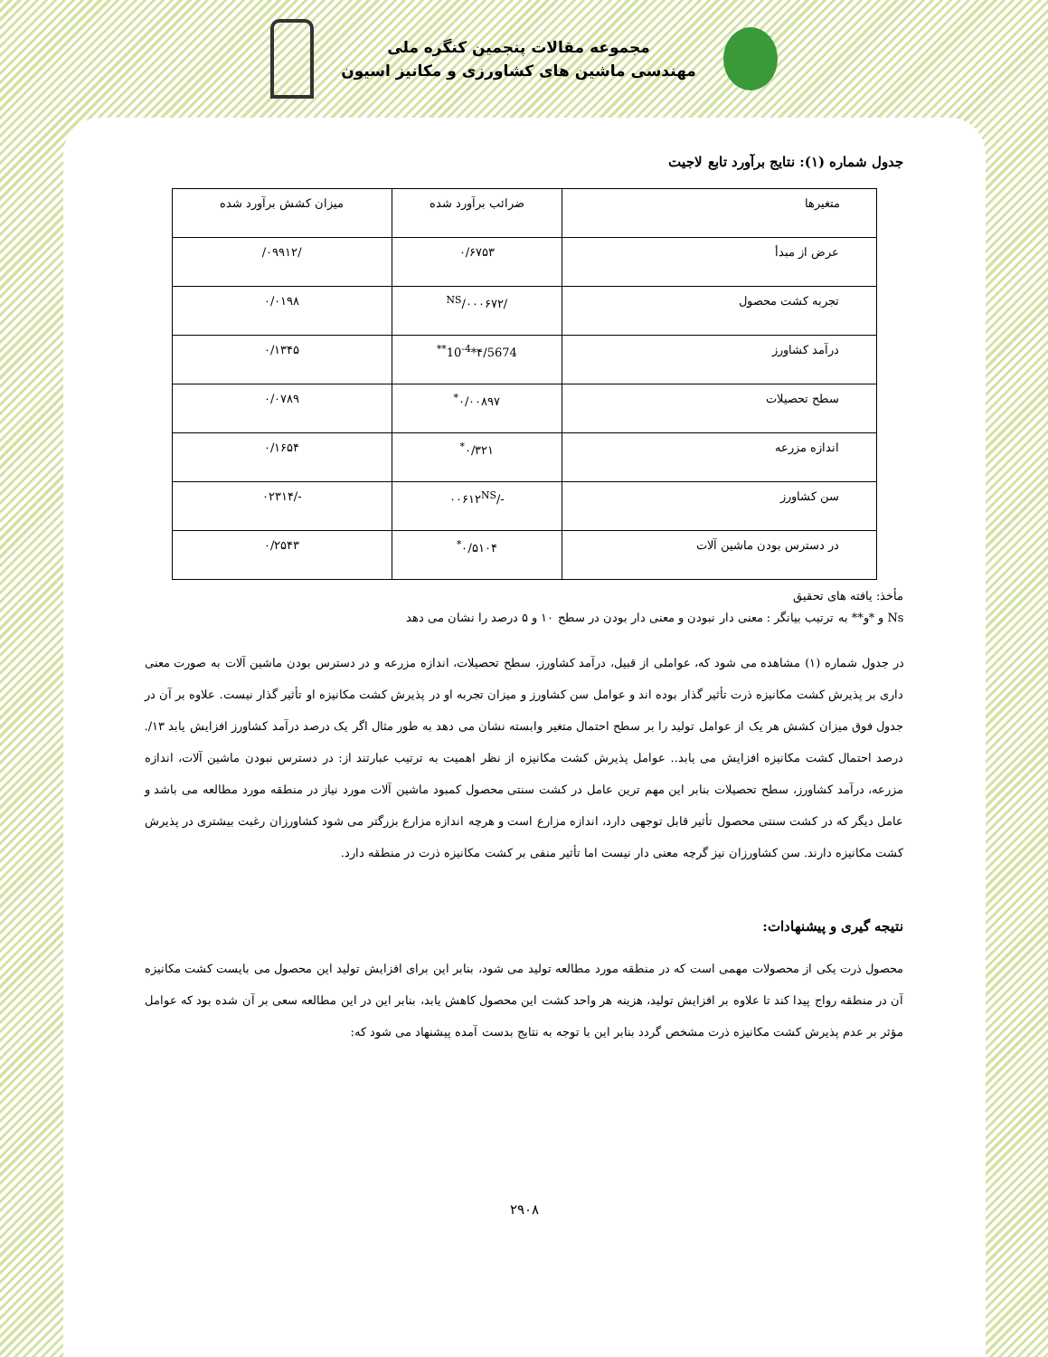مجموعه مقالات پنجمین کنگره ملی
مهندسی ماشین های کشاورزی و مکانیز اسیون
جدول شماره (۱): نتایج برآورد تابع لاجیت
| متغیرها | ضرائب برآورد شده | میزان کشش برآورد شده |
| عرض از مبدأ | ۰/۶۷۵۳ | /۰۹۹۱۲/ |
| تجربه کشت محصول | /۰۰۰۶۷۲/<sup>NS</sup> | ۰/۰۱۹۸ |
| درآمد کشاورز | ۴/5674*10<sup>-4**</sup> | ۰/۱۳۴۵ |
| سطح تحصیلات | ۰/۰۰۸۹۷<sup>*</sup> | ۰/۰۷۸۹ |
| اندازه مزرعه | ۰/۳۲۱<sup>*</sup> | ۰/۱۶۵۴ |
| سن کشاورز | -/۰۰۶۱۲<sup>NS</sup> | -/۰۲۳۱۴ |
| در دسترس بودن ماشین آلات | ۰/۵۱۰۴<sup>*</sup> | ۰/۲۵۴۳ |
مأخذ: یافته های تحقیق
Ns و *و** به ترتیب بیانگر : معنی دار نبودن و معنی دار بودن در سطح ۱۰ و ۵ درصد را نشان می دهد
در جدول شماره (۱) مشاهده می شود که، عواملی از قبیل، درآمد کشاورز، سطح تحصیلات، اندازه مزرعه و در دسترس بودن ماشین آلات به صورت معنی داری بر پذیرش کشت مکانیزه ذرت تأثیر گذار بوده اند و عوامل سن کشاورز و میزان تجربه او در پذیرش کشت مکانیزه او تأثیر گذار نیست. علاوه بر آن در جدول فوق میزان کشش هر یک از عوامل تولید را بر سطح احتمال متغیر وابسته نشان می دهد به طور مثال اگر یک درصد درآمد کشاورز افزایش یابد ۱۳/. درصد احتمال کشت مکانیزه افزایش می یابد.. عوامل پذیرش کشت مکانیزه از نظر اهمیت به ترتیب عبارتند از: در دسترس نبودن ماشین آلات، اندازه مزرعه، درآمد کشاورز، سطح تحصیلات بنابر این مهم ترین عامل در کشت سنتی محصول کمبود ماشین آلات مورد نیاز در منطقه مورد مطالعه می باشد و عامل دیگر که در کشت سنتی محصول تأثیر قابل توجهی دارد، اندازه مزارع است و هرچه اندازه مزارع بزرگتر می شود کشاورزان رغبت بیشتری در پذیرش کشت مکانیزه دارند. سن کشاورزان نیز گرچه معنی دار نیست اما تأثیر منفی بر کشت مکانیزه ذرت در منطقه دارد.
نتیجه گیری و پیشنهادات:
محصول ذرت یکی از محصولات مهمی است که در منطقه مورد مطالعه تولید می شود، بنابر این برای افزایش تولید این محصول می بایست کشت مکانیزه آن در منطقه رواج پیدا کند تا علاوه بر افزایش تولید، هزینه هر واحد کشت این محصول کاهش یابد، بنابر این در این مطالعه سعی بر آن شده بود که عوامل مؤثر بر عدم پذیرش کشت مکانیزه ذرت مشخص گردد بنابر این با توجه به نتایج بدست آمده پیشنهاد می شود که:
۲۹۰۸